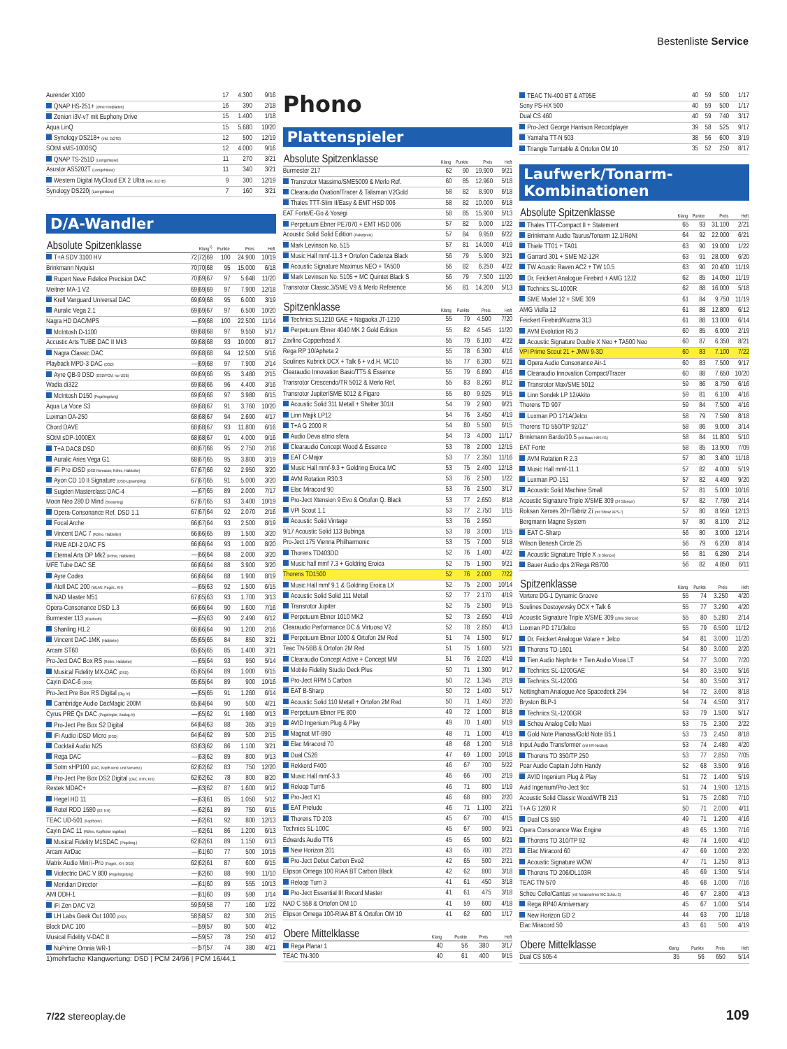Bestenliste Service
| Aurender X100 | 17 | 4.300 | 9/16 |
| QNAP HS-251+ (ohne Festplatten) | 16 | 390 | 2/18 |
| Zenion i3V-v7 mit Euphony Drive | 15 | 1.400 | 1/18 |
| Aqua LinQ | 15 | 5.680 | 10/20 |
| Synology DS218+ (inkl. 2x2TB) | 12 | 500 | 12/19 |
| SOtM sMS-1000SQ | 12 | 4.000 | 9/16 |
| QNAP TS-251D (Leergehäuse) | 11 | 270 | 3/21 |
| Asustor AS5202T (Leergehäuse) | 11 | 340 | 3/21 |
| Western Digital MyCloud EX 2 Ultra (inkl. 2x2TB) | 9 | 300 | 12/19 |
| Synology DS220j (Leergehäuse) | 7 | 160 | 3/21 |
D/A-Wandler
| Absolute Spitzenklasse | Klang<sup>1)</sup> | Punkte | Preis | Heft |
| --- | --- | --- | --- | --- |
| T+A SDV 3100 HV | 72/72/69 | 100 | 24.900 | 10/19 |
| Brinkmann Nyquist | 70/70/68 | 95 | 15.000 | 6/18 |
| Rupert Neve Fidelice Precision DAC | 70/69/67 | 97 | 5.648 | 11/20 |
| Meitner MA-1 V2 | 69/69/69 | 97 | 7.900 | 12/18 |
| Krell Vanguard Universal DAC | 69/69/68 | 95 | 6.000 | 3/19 |
| Auralic Vega 2.1 | 69/69/67 | 97 | 6.500 | 10/20 |
| Nagra HD DAC/MPS | —/69/68 | 100 | 22.500 | 11/14 |
| McIntosh D-1100 | 69/68/68 | 97 | 9.550 | 5/17 |
| Accustic Arts TUBE DAC II Mk3 | 69/68/68 | 93 | 10.000 | 8/17 |
| Nagra Classic DAC | 69/68/68 | 94 | 12.500 | 5/16 |
| Playback MPD-3 DAC (DSD) | —/69/68 | 97 | 7.900 | 2/14 |
| Ayre QB-9 DSD (DSD/PCM, nur USB) | 69/69/66 | 95 | 3.480 | 2/15 |
| Wadia di322 | 69/68/66 | 96 | 4.400 | 3/16 |
| McIntosh D150 (Pegelregelung) | 69/69/66 | 97 | 3.980 | 6/15 |
| Aqua La Voce S3 | 69/68/67 | 91 | 3.760 | 10/20 |
| Luxman DA-250 | 68/68/67 | 94 | 2.690 | 4/17 |
| Chord DAVE | 68/68/67 | 93 | 11.800 | 6/16 |
| SOtM sDP-1000EX | 68/68/67 | 91 | 4.000 | 9/16 |
| T+A DAC8 DSD | 68/67/66 | 95 | 2.750 | 2/16 |
| Auralic Aries Vega G1 | 68/67/65 | 95 | 3.800 | 3/19 |
| iFi Pro iDSD (DSD-Remaster, Röhre, Halbleiter) | 67/67/66 | 92 | 2.950 | 3/20 |
| Ayon CD 10 II Signature (DSD-Upsampling) | 67/67/65 | 91 | 5.000 | 3/20 |
| Sugden Masterclass DAC-4 | —/67/65 | 89 | 2.000 | 7/17 |
| Moon Neo 280 D Mind (Streaming) | 67/67/65 | 93 | 3.400 | 10/19 |
| Opera-Consonance Ref. DSD 1.1 | 67/67/64 | 92 | 2.070 | 2/16 |
| Focal Arche | 66/67/64 | 93 | 2.500 | 8/19 |
| Vincent DAC 7 (Röhre, Halbleiter) | 66/66/65 | 89 | 1.500 | 3/20 |
| RME ADI-2 DAC FS | 66/66/64 | 93 | 1.000 | 8/20 |
| Eternal Arts DP Mk2 (Röhre, Halbleiter) | —/66/64 | 88 | 2.000 | 3/20 |
| MFE Tube DAC SE | 66/66/64 | 88 | 3.900 | 3/20 |
| Ayre Codex | 66/66/64 | 88 | 1.900 | 8/19 |
| Atoll DAC 200 (WLAN, Pegelr., KH) | —/65/63 | 92 | 1.500 | 6/15 |
| NAD Master M51 | 67/65/63 | 93 | 1.700 | 3/13 |
| Opera-Consonance DSD 1.3 | 66/66/64 | 90 | 1.600 | 7/16 |
| Burmester 113 (Bluetooth) | —/65/63 | 90 | 2.490 | 6/12 |
| Shanling H1.2 | 66/66/64 | 90 | 1.200 | 2/16 |
| Vincent DAC-1MK (Halbleiter) | 65/65/65 | 84 | 850 | 3/21 |
| Arcam ST60 | 65/65/65 | 85 | 1.400 | 3/21 |
| Pro-Ject DAC Box RS (Röhre, Halbleiter) | —/65/64 | 93 | 950 | 5/14 |
| Musical Fidelity MX-DAC (DSD) | 65/65/64 | 89 | 1.000 | 6/15 |
| Cayin iDAC-6 (DSD) | 65/65/64 | 89 | 900 | 10/16 |
| Pro-Ject Pre Box RS Digital (Dig. In) | —/65/65 | 91 | 1.260 | 6/14 |
| Cambridge Audio DacMagic 200M | 65/64/64 | 90 | 500 | 4/21 |
| Cyrus PRE Qx DAC (Pegelregler, Analog-In) | —/65/62 | 91 | 1.980 | 9/13 |
| Pro-Ject Pre Box S2 Digital | 64/64/63 | 88 | 365 | 3/19 |
| iFi Audio iDSD Micro (DSD) | 64/64/62 | 89 | 500 | 2/15 |
| Cocktail Audio N25 | 63/63/62 | 86 | 1.100 | 3/21 |
| Rega DAC | —/63/62 | 89 | 800 | 9/13 |
| Sotm sHP100 (DAC, Kopfh.verst. und Vorverst.) | 62/62/62 | 83 | 750 | 12/20 |
| Pro-Ject Pre Box DS2 Digital (DAC, KHV, Pre) | 62/62/62 | 78 | 800 | 8/20 |
| Restek MDAC+ | —/63/62 | 87 | 1.600 | 9/12 |
| Hegel HD 11 | —/63/61 | 85 | 1.050 | 5/12 |
| Rotel RDD 1580 (BT, KH) | —/62/61 | 89 | 750 | 6/15 |
| TEAC UD-501 (Kopfhörer) | —/62/61 | 92 | 800 | 12/13 |
| Cayin DAC 11 (Röhre, Kopfhörer regelbar) | —/62/61 | 86 | 1.200 | 6/13 |
| Musical Fidelity M1SDAC (Pegelreg.) | 62/62/61 | 89 | 1.150 | 6/13 |
| Arcam AirDac | —/61/60 | 77 | 500 | 10/15 |
| Matrix Audio Mini i-Pro (Pegelr., KH, DSD) | 62/62/61 | 87 | 600 | 6/15 |
| Violectric DAC V 800 (Pegelregelung) | —/62/60 | 88 | 990 | 11/10 |
| Meridian Director | —/61/60 | 89 | 555 | 10/13 |
| AMI DDH-1 | —/61/60 | 89 | 590 | 1/14 |
| iFi Zen DAC V2i | 59/59/58 | 77 | 160 | 1/22 |
| LH Labs Geek Out 1000 (DSD) | 58/58/57 | 82 | 300 | 2/15 |
| Block DAC 100 | —/59/57 | 80 | 500 | 4/12 |
| Musical Fidelity V-DAC II | —/59/57 | 78 | 250 | 4/12 |
| NuPrime Omnia WR-1 | —/57/57 | 74 | 380 | 4/21 |
1)mehrfache Klangwertung: DSD | PCM 24/96 | PCM 16/44,1
Phono
Plattenspieler
| Absolute Spitzenklasse | Klang | Punkte | Preis | Heft |
| --- | --- | --- | --- | --- |
| Burmester 217 | 62 | 90 | 19.900 | 9/21 |
| Transrotor Massimo/SME5009 & Merlo Ref. | 60 | 85 | 12.960 | 5/18 |
| Clearaudio Ovation/Tracer & Talisman V2Gold | 58 | 82 | 8.900 | 6/18 |
| Thales TTT-Slim II/Easy & EMT HSD 006 | 58 | 82 | 10.000 | 6/18 |
| EAT Forte/E-Go & Yosegi | 58 | 85 | 15.900 | 5/13 |
| Perpetuum Ebner PE7070 + EMT HSD 006 | 57 | 82 | 9.000 | 1/22 |
| Acoustic Solid Solid Edition (Paketpreis) | 57 | 84 | 9.950 | 6/22 |
| Mark Levinson No. 515 | 57 | 81 | 14.000 | 4/19 |
| Music Hall mmf-11.3 + Ortofon Cadenza Black | 56 | 79 | 5.900 | 3/21 |
| Acoustic Signature Maximus NEO + TA500 | 56 | 82 | 6.250 | 4/22 |
| Mark Levinson No. 5105 + MC Quintet Black S | 56 | 79 | 7.500 | 11/20 |
| Transrotor Classic.3/SME V9 & Merlo Reference | 56 | 81 | 14.200 | 5/13 |
| Spitzenklasse | Klang | Punkte | Preis | Heft |
| --- | --- | --- | --- | --- |
| Technics SL1210 GAE + Nagaoka JT-1210 | 55 | 79 | 4.500 | 7/20 |
| Perpetuum Ebner 4040 MK 2 Gold Edition | 55 | 82 | 4.545 | 11/20 |
| Zavfino Copperhead X | 55 | 79 | 6.100 | 4/22 |
| Rega RP 10/Apheta 2 | 55 | 78 | 6.300 | 4/16 |
| Soulines Kubrick DCX + Talk 6 + v.d.H. MC10 | 55 | 77 | 6.300 | 6/21 |
| Clearaudio Innovation Basic/TT5 & Essence | 55 | 79 | 6.890 | 4/16 |
| Transrotor Crescendo/TR 5012 & Merlo Ref. | 55 | 83 | 8.260 | 8/12 |
| Transrotor Jupiter/SME 5012 & Figaro | 55 | 80 | 9.925 | 9/15 |
| Acoustic Solid 311 Metall + Shelter 301II | 54 | 79 | 2.900 | 9/21 |
| Linn Majik LP12 | 54 | 76 | 3.450 | 4/19 |
| T+A G 2000 R | 54 | 80 | 5.500 | 6/15 |
| Audio Deva atmo sfera | 54 | 73 | 4.000 | 11/17 |
| Clearaudio Concept Wood & Essence | 53 | 78 | 2.000 | 12/15 |
| EAT C-Major | 53 | 77 | 2.350 | 11/16 |
| Music Hall mmf-9.3 + Goldring Eroica MC | 53 | 75 | 2.400 | 12/18 |
| AVM Rotation R30.3 | 53 | 76 | 2.500 | 1/22 |
| Elac Miracord 90 | 53 | 76 | 2.500 | 3/17 |
| Pro-Ject Xtension 9 Evo & Ortofon Q. Black | 53 | 77 | 2.650 | 8/18 |
| VPI Scout 1.1 | 53 | 77 | 2.750 | 1/15 |
| Acoustic Solid Vintage | 53 | 76 | 2.950 | |
| 9/17 Acoustic Solid 113 Bubinga | 53 | 78 | 3.000 | 1/15 |
| Pro-Ject 175 Vienna Philharmonic | 53 | 75 | 7.000 | 5/18 |
| Thorens TD403DD | 52 | 76 | 1.400 | 4/22 |
| Music hall mmf 7.3 + Goldring Eroica | 52 | 75 | 1.900 | 9/21 |
| Thorens TD1500 | 52 | 76 | 2.000 | 7/22 |
| Music Hall mmf 9.1 & Goldring Eroica LX | 52 | 75 | 2.000 | 10/14 |
| Acoustic Solid Solid 111 Metall | 52 | 77 | 2.170 | 4/19 |
| Transrotor Jupiter | 52 | 75 | 2.500 | 9/15 |
| Perpetuum Ebner 1010 MK2 | 52 | 73 | 2.650 | 4/19 |
| Clearaudio Performance DC & Virtuoso V2 | 52 | 78 | 2.850 | 4/13 |
| Perpetuum Ebner 1000 & Ortofon 2M Red | 51 | 74 | 1.500 | 6/17 |
| Teac TN-5BB & Ortofon 2M Red | 51 | 75 | 1.600 | 5/21 |
| Clearaudio Concept Active + Concept MM | 51 | 76 | 2.020 | 4/19 |
| Mobile Fidelity Studio Deck Plus | 50 | 71 | 1.300 | 9/17 |
| Pro-Ject RPM 5 Carbon | 50 | 72 | 1.345 | 2/19 |
| EAT B-Sharp | 50 | 72 | 1.400 | 5/17 |
| Acoustic Solid 110 Metall + Ortofon 2M Red | 50 | 71 | 1.450 | 2/20 |
| Perpetuum Ebner PE 800 | 49 | 72 | 1.000 | 8/18 |
| AVID Ingenium Plug & Play | 49 | 70 | 1.400 | 5/19 |
| Magnat MT-990 | 48 | 71 | 1.000 | 4/19 |
| Elac Miracord 70 | 48 | 68 | 1.200 | 5/18 |
| Dual C526 | 47 | 69 | 1.000 | 10/18 |
| Rekkord F400 | 46 | 67 | 700 | 5/22 |
| Music Hall mmf-3.3 | 46 | 66 | 700 | 2/19 |
| Reloop Turn5 | 46 | 71 | 800 | 1/19 |
| Pro-Ject X1 | 46 | 68 | 800 | 2/20 |
| EAT Prelude | 46 | 71 | 1.100 | 2/21 |
| Thorens TD 203 | 45 | 67 | 700 | 4/15 |
| Technics SL-100C | 45 | 67 | 900 | 9/21 |
| Edwards Audio TT6 | 45 | 65 | 900 | 6/21 |
| New Horizon 201 | 43 | 65 | 700 | 2/21 |
| Pro-Ject Debut Carbon Evo2 | 42 | 65 | 500 | 2/21 |
| Elipson Omega 100 RIAA BT Carbon Black | 42 | 62 | 800 | 3/18 |
| Reloop Turn 3 | 41 | 61 | 450 | 3/18 |
| Pro-Ject Essential III Record Master | 41 | 61 | 475 | 3/18 |
| NAD C 558 & Ortofon OM 10 | 41 | 59 | 600 | 4/18 |
| Elipson Omega 100-RIAA BT & Ortofon OM 10 | 41 | 62 | 600 | 1/17 |
| Obere Mittelklasse | Klang | Punkte | Preis | Heft |
| --- | --- | --- | --- | --- |
| Rega Planar 1 | 40 | 56 | 380 | 3/17 |
| TEAC TN-300 | 40 | 61 | 400 | 9/15 |
| TEAC TN-400 BT & AT95E | 40 | 59 | 500 | 1/17 |
| Sony PS-HX 500 | 40 | 59 | 500 | 1/17 |
| Dual CS 460 | 40 | 59 | 740 | 3/17 |
| Pro-Ject George Harrison Recordplayer | 39 | 58 | 525 | 9/17 |
| Yamaha TT-N 503 | 38 | 56 | 600 | 3/19 |
| Triangle Turntable & Ortofon OM 10 | 35 | 52 | 250 | 8/17 |
Laufwerk/Tonarm-Kombinationen
| Absolute Spitzenklasse | Klang | Punkte | Preis | Heft |
| --- | --- | --- | --- | --- |
| Thales TTT-Compact II + Statement | 65 | 93 | 31.100 | 2/21 |
| Brinkmann Audio Taurus/Tonarm 12.1/RöNt | 64 | 92 | 22.000 | 6/21 |
| Thiele TT01 + TA01 | 63 | 90 | 19.000 | 1/22 |
| Garrard 301 + SME M2-12R | 63 | 91 | 28.000 | 6/20 |
| TW Acustic Raven AC2 + TW 10.5 | 63 | 90 | 20.400 | 11/19 |
| Dr. Feickert Analogue Firebird + AMG 12J2 | 62 | 85 | 14.050 | 11/19 |
| Technics SL-1000R | 62 | 88 | 16.000 | 5/18 |
| SME Model 12 + SME 309 | 61 | 84 | 9.750 | 11/19 |
| AMG Viella 12 | 61 | 88 | 12.800 | 6/12 |
| Feickert Firebird/Kuzma 313 | 61 | 88 | 13.000 | 6/14 |
| AVM Evolution R5.3 | 60 | 85 | 6.000 | 2/19 |
| Acoustic Signature Double X Neo + TA500 Neo | 60 | 87 | 6.350 | 8/21 |
| VPI Prime Scout 21 + JMW 9-3D | 60 | 83 | 7.100 | 7/22 |
| Opera Audio Consonance Air-1 | 60 | 83 | 7.500 | 9/17 |
| Clearaudio Innovation Compact/Tracer | 60 | 88 | 7.650 | 10/20 |
| Transrotor Max/SME 5012 | 59 | 86 | 8.750 | 6/16 |
| Linn Sondek LP 12/Akito | 59 | 81 | 6.100 | 4/16 |
| Thorens TD 907 | 59 | 84 | 7.500 | 4/16 |
| Luxman PD 171A/Jelco | 58 | 79 | 7.590 | 8/18 |
| Thorens TD 550/TP 92/12" | 58 | 86 | 9.000 | 3/14 |
| Brinkmann Bardo/10.5 (mit Basis HRS R1) | 58 | 84 | 11.800 | 5/10 |
| EAT Forte | 58 | 85 | 13.900 | 7/09 |
| AVM Rotation R 2.3 | 57 | 80 | 3.400 | 11/18 |
| Music Hall mmf-11.1 | 57 | 82 | 4.000 | 5/19 |
| Luxman PD-151 | 57 | 82 | 4.490 | 9/20 |
| Acoustic Solid Machine Small | 57 | 81 | 5.000 | 10/16 |
| Acoustic Signature Triple X/SME 309 (24 Silencer) | 57 | 82 | 7.780 | 2/14 |
| Roksan Xerxes 20+/Tabriz Zi (mit Shiraz XPS-7) | 57 | 80 | 8.950 | 12/13 |
| Bergmann Magne System | 57 | 80 | 8.100 | 2/12 |
| EAT C-Sharp | 56 | 80 | 3.000 | 12/14 |
| Wilson Benesh Circle 25 | 56 | 79 | 6.200 | 8/14 |
| Acoustic Signature Triple X (8 Silencer) | 56 | 81 | 6.280 | 2/14 |
| Bauer Audio dps 2/Rega RB700 | 56 | 82 | 4.850 | 6/11 |
| Spitzenklasse | Klang | Punkte | Preis | Heft |
| --- | --- | --- | --- | --- |
| Vertere DG-1 Dynamic Groove | 55 | 74 | 3.250 | 4/20 |
| Soulines Dostoyevsky DCX + Talk 6 | 55 | 77 | 3.290 | 4/20 |
| Acoustic Signature Triple X/SME 309 (ohne Silencer) | 55 | 80 | 5.280 | 2/14 |
| Luxman PD 171/Jelco | 55 | 79 | 6.500 | 11/12 |
| Dr. Feickert Analogue Volare + Jelco | 54 | 81 | 3.000 | 11/20 |
| Thorens TD-1601 | 54 | 80 | 3.000 | 2/20 |
| Tien Audio Nephrite + Tien Audio Viroa LT | 54 | 77 | 3.000 | 7/20 |
| Technics SL-1200GAE | 54 | 80 | 3.500 | 5/16 |
| Technics SL-1200G | 54 | 80 | 3.500 | 3/17 |
| Nottingham Analogue Ace Spacedeck 294 | 54 | 72 | 3.600 | 8/18 |
| Bryston BLP-1 | 54 | 74 | 4.500 | 3/17 |
| Technics SL-1200GR | 53 | 79 | 1.500 | 5/17 |
| Scheu Analog Cello Maxi | 53 | 75 | 2.300 | 2/22 |
| Gold Note Pianosa/Gold Note B5.1 | 53 | 73 | 2.450 | 8/18 |
| Input Audio Transformer (mit HR-Netzteil) | 53 | 74 | 2.480 | 4/20 |
| Thorens TD 350/TP 250 | 53 | 77 | 2.850 | 7/05 |
| Pear Audio Captain John Handy | 52 | 68 | 3.500 | 9/16 |
| AVID Ingenium Plug & Play | 51 | 72 | 1.400 | 5/19 |
| Avid Ingenium/Pro-Ject 9cc | 51 | 74 | 1.900 | 12/15 |
| Acoustic Solid Classic Wood/WTB 213 | 51 | 75 | 2.080 | 7/10 |
| T+A G 1260 R | 50 | 71 | 2.000 | 4/11 |
| Dual CS 550 | 49 | 71 | 1.200 | 4/16 |
| Opera Consonance Wax Engine | 48 | 65 | 1.300 | 7/16 |
| Thorens TD 310/TP 92 | 48 | 74 | 1.600 | 4/10 |
| Elac Miracord 60 | 47 | 69 | 1.000 | 2/20 |
| Acoustic Signature WOW | 47 | 71 | 1.250 | 8/13 |
| Thorens TD 206/DL103R | 46 | 69 | 1.300 | 5/14 |
| TEAC TN-570 | 46 | 68 | 1.000 | 7/16 |
| Scheu Cello/Cantus (mit Tonabnehmer MC Scheu S) | 46 | 67 | 2.800 | 4/13 |
| Rega RP40 Anniversary | 45 | 67 | 1.000 | 5/14 |
| New Horizon GD 2 | 44 | 63 | 700 | 11/18 |
| Elac Miracord 50 | 43 | 61 | 500 | 4/19 |
| Obere Mittelklasse | Klang | Punkte | Preis | Heft |
| --- | --- | --- | --- | --- |
| Dual CS 505-4 | 35 | 56 | 650 | 5/14 |
7/22 stereoplay.de
109